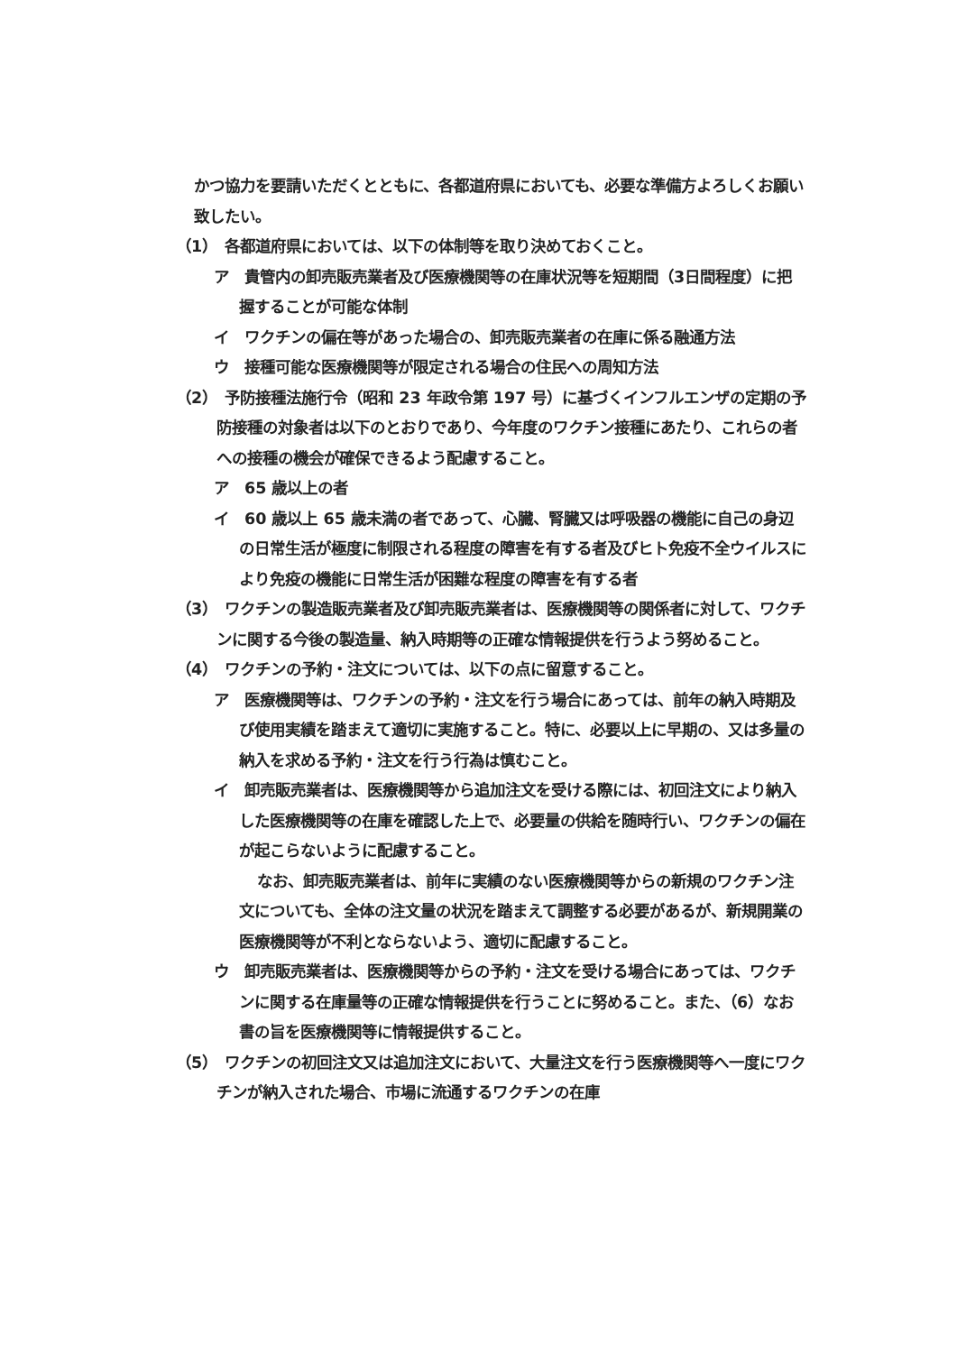かつ協力を要請いただくとともに、各都道府県においても、必要な準備方よろしくお願い致したい。
（1）　各都道府県においては、以下の体制等を取り決めておくこと。
ア　貴管内の卸売販売業者及び医療機関等の在庫状況等を短期間（3日間程度）に把握することが可能な体制
イ　ワクチンの偏在等があった場合の、卸売販売業者の在庫に係る融通方法
ウ　接種可能な医療機関等が限定される場合の住民への周知方法
（2）　予防接種法施行令（昭和 23 年政令第 197 号）に基づくインフルエンザの定期の予防接種の対象者は以下のとおりであり、今年度のワクチン接種にあたり、これらの者への接種の機会が確保できるよう配慮すること。
ア　65 歳以上の者
イ　60 歳以上 65 歳未満の者であって、心臓、腎臓又は呼吸器の機能に自己の身辺の日常生活が極度に制限される程度の障害を有する者及びヒト免疫不全ウイルスにより免疫の機能に日常生活が困難な程度の障害を有する者
（3）　ワクチンの製造販売業者及び卸売販売業者は、医療機関等の関係者に対して、ワクチンに関する今後の製造量、納入時期等の正確な情報提供を行うよう努めること。
（4）　ワクチンの予約・注文については、以下の点に留意すること。
ア　医療機関等は、ワクチンの予約・注文を行う場合にあっては、前年の納入時期及び使用実績を踏まえて適切に実施すること。特に、必要以上に早期の、又は多量の納入を求める予約・注文を行う行為は慎むこと。
イ　卸売販売業者は、医療機関等から追加注文を受ける際には、初回注文により納入した医療機関等の在庫を確認した上で、必要量の供給を随時行い、ワクチンの偏在が起こらないように配慮すること。
なお、卸売販売業者は、前年に実績のない医療機関等からの新規のワクチン注文についても、全体の注文量の状況を踏まえて調整する必要があるが、新規開業の医療機関等が不利とならないよう、適切に配慮すること。
ウ　卸売販売業者は、医療機関等からの予約・注文を受ける場合にあっては、ワクチンに関する在庫量等の正確な情報提供を行うことに努めること。また、（6）なお書の旨を医療機関等に情報提供すること。
（5）　ワクチンの初回注文又は追加注文において、大量注文を行う医療機関等へ一度にワクチンが納入された場合、市場に流通するワクチンの在庫